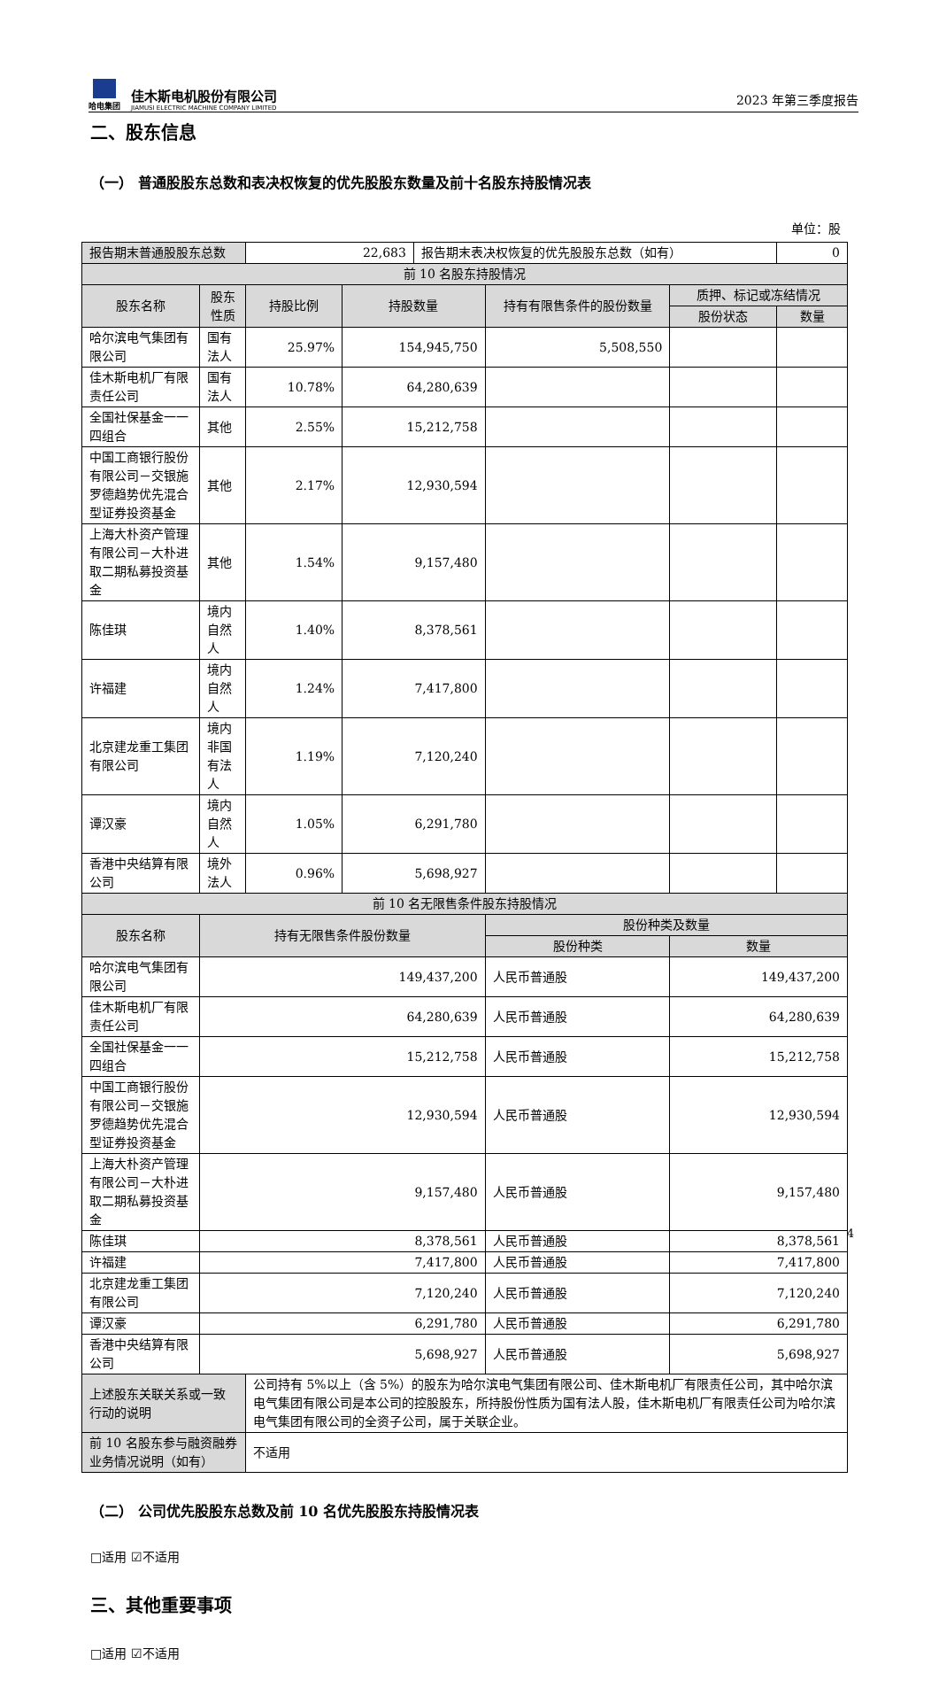哈电集团
佳木斯电机股份有限公司
JIAMUSI ELECTRIC MACHINE COMPANY LIMITED
2023 年第三季度报告
二、股东信息
（一） 普通股股东总数和表决权恢复的优先股股东数量及前十名股东持股情况表
单位：股
| 报告期末普通股股东总数 | | 22,683 | | 报告期末表决权恢复的优先股股东总数（如有） | | | 0 |
| 前 10 名股东持股情况 | | | | | | | |
| 股东名称 | 股东性质 | 持股比例 | 持股数量 | | 持有有限售条件的股份数量 | 质押、标记或冻结情况 | |
| | | | | | | 股份状态 | 数量 |
| 哈尔滨电气集团有限公司 | 国有法人 | 25.97% | 154,945,750 | | 5,508,550 | | |
| 佳木斯电机厂有限责任公司 | 国有法人 | 10.78% | 64,280,639 | | | | |
| 全国社保基金一一四组合 | 其他 | 2.55% | 15,212,758 | | | | |
| 中国工商银行股份有限公司－交银施罗德趋势优先混合型证券投资基金 | 其他 | 2.17% | 12,930,594 | | | | |
| 上海大朴资产管理有限公司－大朴进取二期私募投资基金 | 其他 | 1.54% | 9,157,480 | | | | |
| 陈佳琪 | 境内自然人 | 1.40% | 8,378,561 | | | | |
| 许福建 | 境内自然人 | 1.24% | 7,417,800 | | | | |
| 北京建龙重工集团有限公司 | 境内非国有法人 | 1.19% | 7,120,240 | | | | |
| 谭汉豪 | 境内自然人 | 1.05% | 6,291,780 | | | | |
| 香港中央结算有限公司 | 境外法人 | 0.96% | 5,698,927 | | | | |
| 前 10 名无限售条件股东持股情况 | | | | | | | |
| 股东名称 | 持有无限售条件股份数量 | | | | 股份种类及数量 | | |
| | | | | | 股份种类 | 数量 | |
| 哈尔滨电气集团有限公司 | 149,437,200 | | | | 人民币普通股 | 149,437,200 | |
| 佳木斯电机厂有限责任公司 | 64,280,639 | | | | 人民币普通股 | 64,280,639 | |
| 全国社保基金一一四组合 | 15,212,758 | | | | 人民币普通股 | 15,212,758 | |
| 中国工商银行股份有限公司－交银施罗德趋势优先混合型证券投资基金 | 12,930,594 | | | | 人民币普通股 | 12,930,594 | |
| 上海大朴资产管理有限公司－大朴进取二期私募投资基金 | 9,157,480 | | | | 人民币普通股 | 9,157,480 | |
| 陈佳琪 | 8,378,561 | | | | 人民币普通股 | 8,378,561 | |
| 许福建 | 7,417,800 | | | | 人民币普通股 | 7,417,800 | |
| 北京建龙重工集团有限公司 | 7,120,240 | | | | 人民币普通股 | 7,120,240 | |
| 谭汉豪 | 6,291,780 | | | | 人民币普通股 | 6,291,780 | |
| 香港中央结算有限公司 | 5,698,927 | | | | 人民币普通股 | 5,698,927 | |
| 上述股东关联关系或一致行动的说明 | | 公司持有 5%以上（含 5%）的股东为哈尔滨电气集团有限公司、佳木斯电机厂有限责任公司，其中哈尔滨电气集团有限公司是本公司的控股股东，所持股份性质为国有法人股，佳木斯电机厂有限责任公司为哈尔滨电气集团有限公司的全资子公司，属于关联企业。 | | | | | |
| 前 10 名股东参与融资融券业务情况说明（如有） | | 不适用 | | | | | |
（二） 公司优先股股东总数及前 10 名优先股股东持股情况表
□适用 ☑不适用
三、其他重要事项
□适用 ☑不适用
4